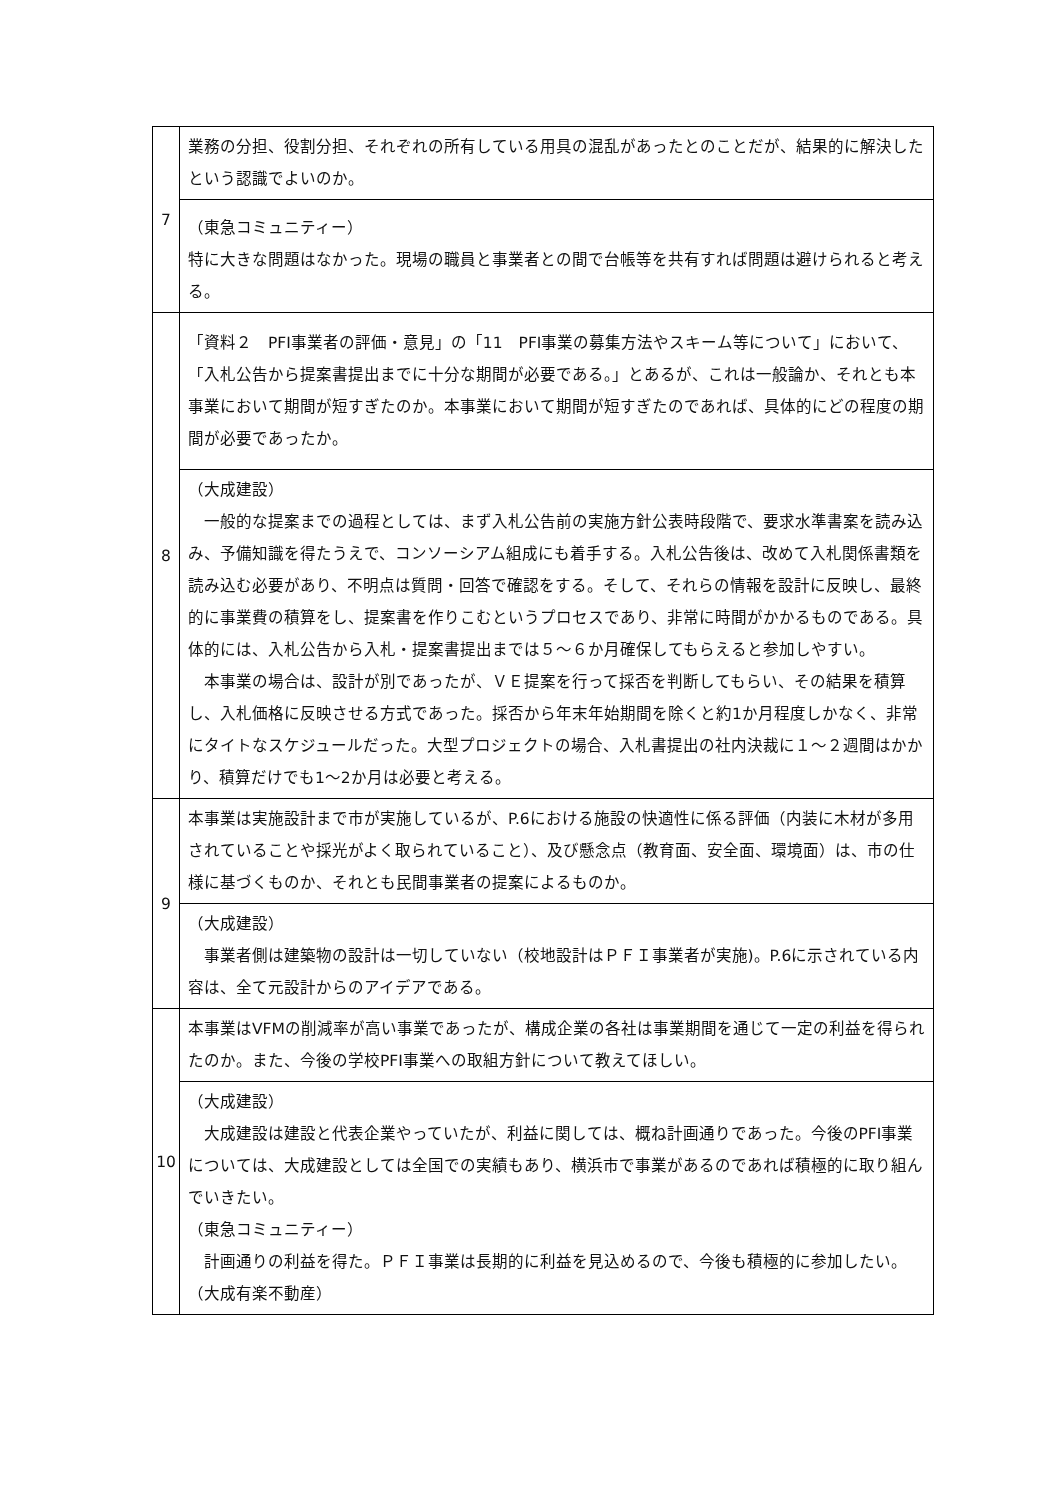| 7 | 業務の分担、役割分担、それぞれの所有している用具の混乱があったとのことだが、結果的に解決したという認識でよいのか。 |
| | （東急コミュニティー） 特に大きな問題はなかった。現場の職員と事業者との間で台帳等を共有すれば問題は避けられると考える。 |
| 8 | 「資料２ PFI事業者の評価・意見」の「11 PFI事業の募集方法やスキーム等について」において、「入札公告から提案書提出までに十分な期間が必要である。」とあるが、これは一般論か、それとも本事業において期間が短すぎたのか。本事業において期間が短すぎたのであれば、具体的にどの程度の期間が必要であったか。 |
| | （大成建設） 一般的な提案までの過程としては、まず入札公告前の実施方針公表時段階で、要求水準書案を読み込み、予備知識を得たうえで、コンソーシアム組成にも着手する。入札公告後は、改めて入札関係書類を読み込む必要があり、不明点は質問・回答で確認をする。そして、それらの情報を設計に反映し、最終的に事業費の積算をし、提案書を作りこむというプロセスであり、非常に時間がかかるものである。具体的には、入札公告から入札・提案書提出までは５～６か月確保してもらえると参加しやすい。 本事業の場合は、設計が別であったが、ＶＥ提案を行って採否を判断してもらい、その結果を積算し、入札価格に反映させる方式であった。採否から年末年始期間を除くと約1か月程度しかなく、非常にタイトなスケジュールだった。大型プロジェクトの場合、入札書提出の社内決裁に１～２週間はかかり、積算だけでも1～2か月は必要と考える。 |
| 9 | 本事業は実施設計まで市が実施しているが、P.6における施設の快適性に係る評価（内装に木材が多用されていることや採光がよく取られていること）、及び懸念点（教育面、安全面、環境面）は、市の仕様に基づくものか、それとも民間事業者の提案によるものか。 |
| | （大成建設） 事業者側は建築物の設計は一切していない（校地設計はＰＦＩ事業者が実施)。P.6に示されている内容は、全て元設計からのアイデアである。 |
| 10 | 本事業はVFMの削減率が高い事業であったが、構成企業の各社は事業期間を通じて一定の利益を得られたのか。また、今後の学校PFI事業への取組方針について教えてほしい。 |
| | （大成建設） 大成建設は建設と代表企業やっていたが、利益に関しては、概ね計画通りであった。今後のPFI事業については、大成建設としては全国での実績もあり、横浜市で事業があるのであれば積極的に取り組んでいきたい。 （東急コミュニティー） 計画通りの利益を得た。ＰＦＩ事業は長期的に利益を見込めるので、今後も積極的に参加したい。 （大成有楽不動産） |